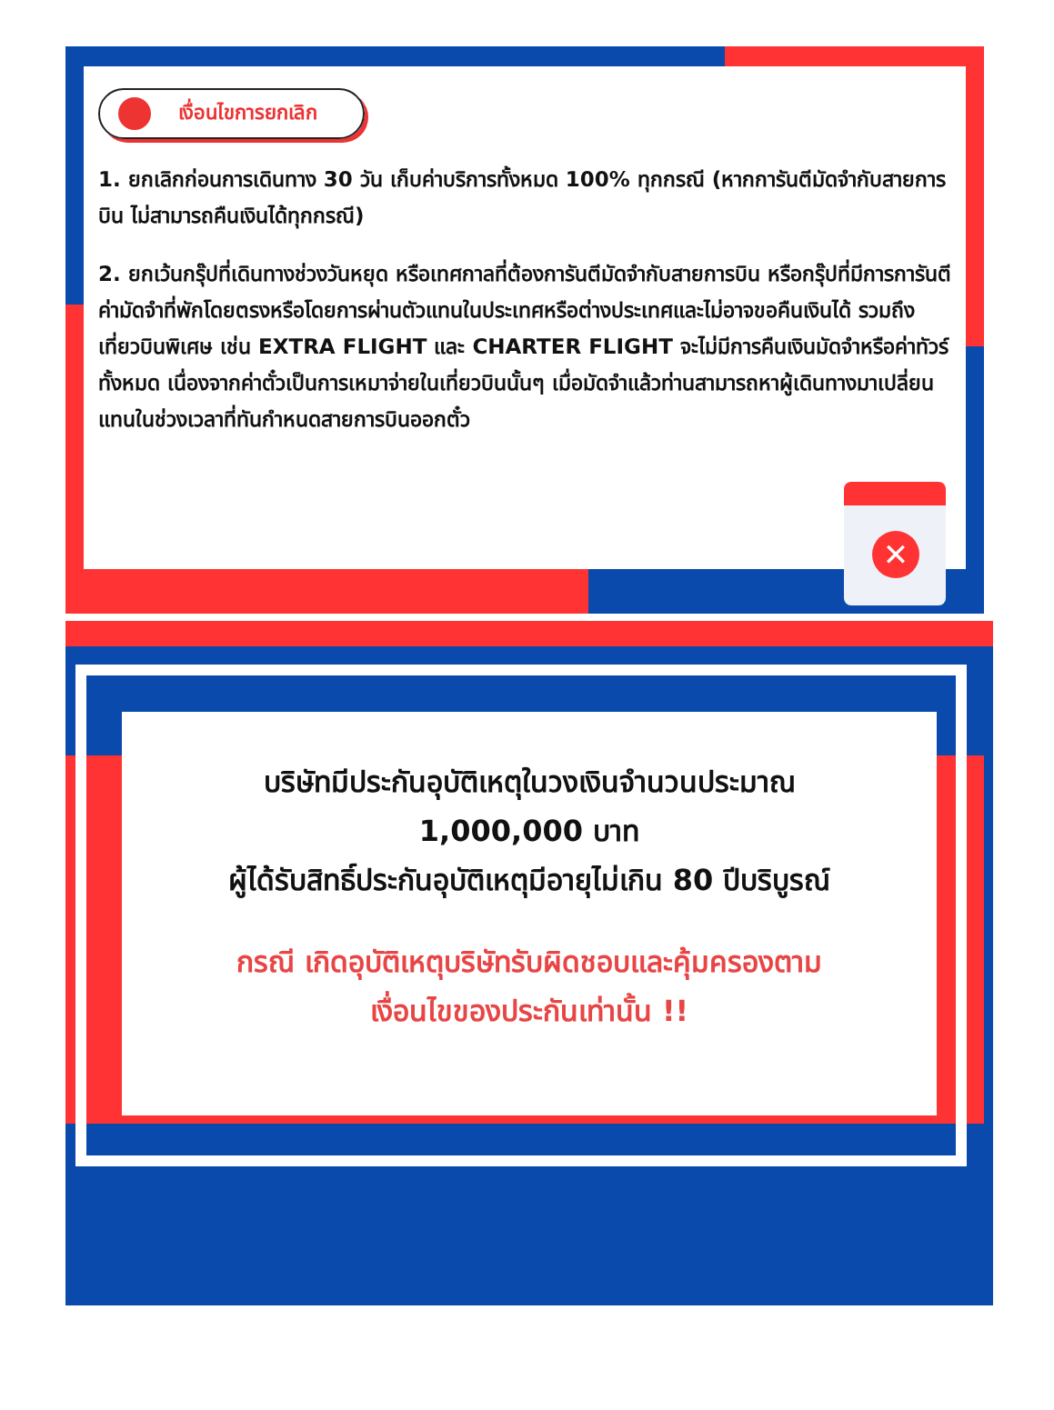เงื่อนไขการยกเลิก
1. ยกเลิกก่อนการเดินทาง 30 วัน เก็บค่าบริการทั้งหมด 100% ทุกกรณี (หากการันตีมัดจำกับสายการบิน ไม่สามารถคืนเงินได้ทุกกรณี)
2. ยกเว้นกรุ๊ปที่เดินทางช่วงวันหยุด หรือเทศกาลที่ต้องการันตีมัดจำกับสายการบิน หรือกรุ๊ปที่มีการการันตีค่ามัดจำที่พักโดยตรงหรือโดยการผ่านตัวแทนในประเทศหรือต่างประเทศและไม่อาจขอคืนเงินได้ รวมถึงเที่ยวบินพิเศษ เช่น EXTRA FLIGHT และ CHARTER FLIGHT จะไม่มีการคืนเงินมัดจำหรือค่าทัวร์ทั้งหมด เนื่องจากค่าตั๋วเป็นการเหมาจ่ายในเที่ยวบินนั้นๆ เมื่อมัดจำแล้วท่านสามารถหาผู้เดินทางมาเปลี่ยนแทนในช่วงเวลาที่ทันกำหนดสายการบินออกตั๋ว
✕
บริษัทมีประกันอุบัติเหตุในวงเงินจำนวนประมาณ
1,000,000 บาท
ผู้ได้รับสิทธิ์ประกันอุบัติเหตุมีอายุไม่เกิน 80 ปีบริบูรณ์
กรณี เกิดอุบัติเหตุบริษัทรับผิดชอบและคุ้มครองตาม
เงื่อนไขของประกันเท่านั้น !!